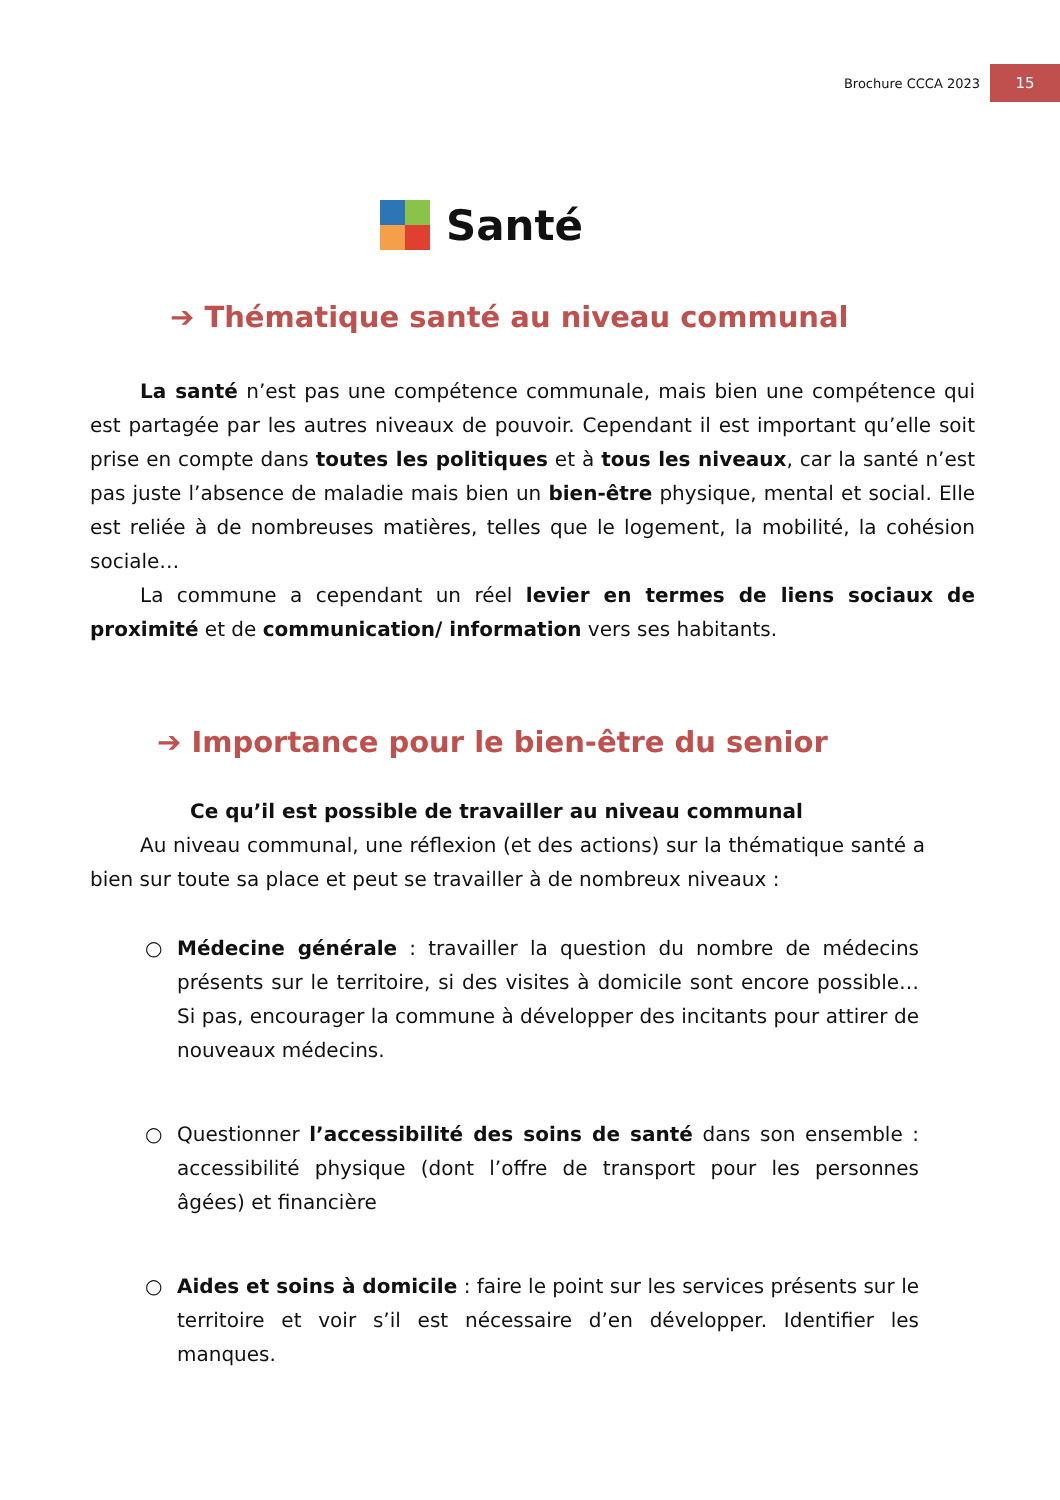Brochure CCCA 2023 15
Santé
➔ Thématique santé au niveau communal
La santé n’est pas une compétence communale, mais bien une compétence qui est partagée par les autres niveaux de pouvoir. Cependant il est important qu’elle soit prise en compte dans toutes les politiques et à tous les niveaux, car la santé n’est pas juste l’absence de maladie mais bien un bien-être physique, mental et social. Elle est reliée à de nombreuses matières, telles que le logement, la mobilité, la cohésion sociale…
La commune a cependant un réel levier en termes de liens sociaux de proximité et de communication/ information vers ses habitants.
➔ Importance pour le bien-être du senior
Ce qu’il est possible de travailler au niveau communal
Au niveau communal, une réflexion (et des actions) sur la thématique santé a bien sur toute sa place et peut se travailler à de nombreux niveaux :
○
Médecine générale : travailler la question du nombre de médecins présents sur le territoire, si des visites à domicile sont encore possible… Si pas, encourager la commune à développer des incitants pour attirer de nouveaux médecins.
○
Questionner l’accessibilité des soins de santé dans son ensemble : accessibilité physique (dont l’offre de transport pour les personnes âgées) et financière
○
Aides et soins à domicile : faire le point sur les services présents sur le territoire et voir s’il est nécessaire d’en développer. Identifier les manques.